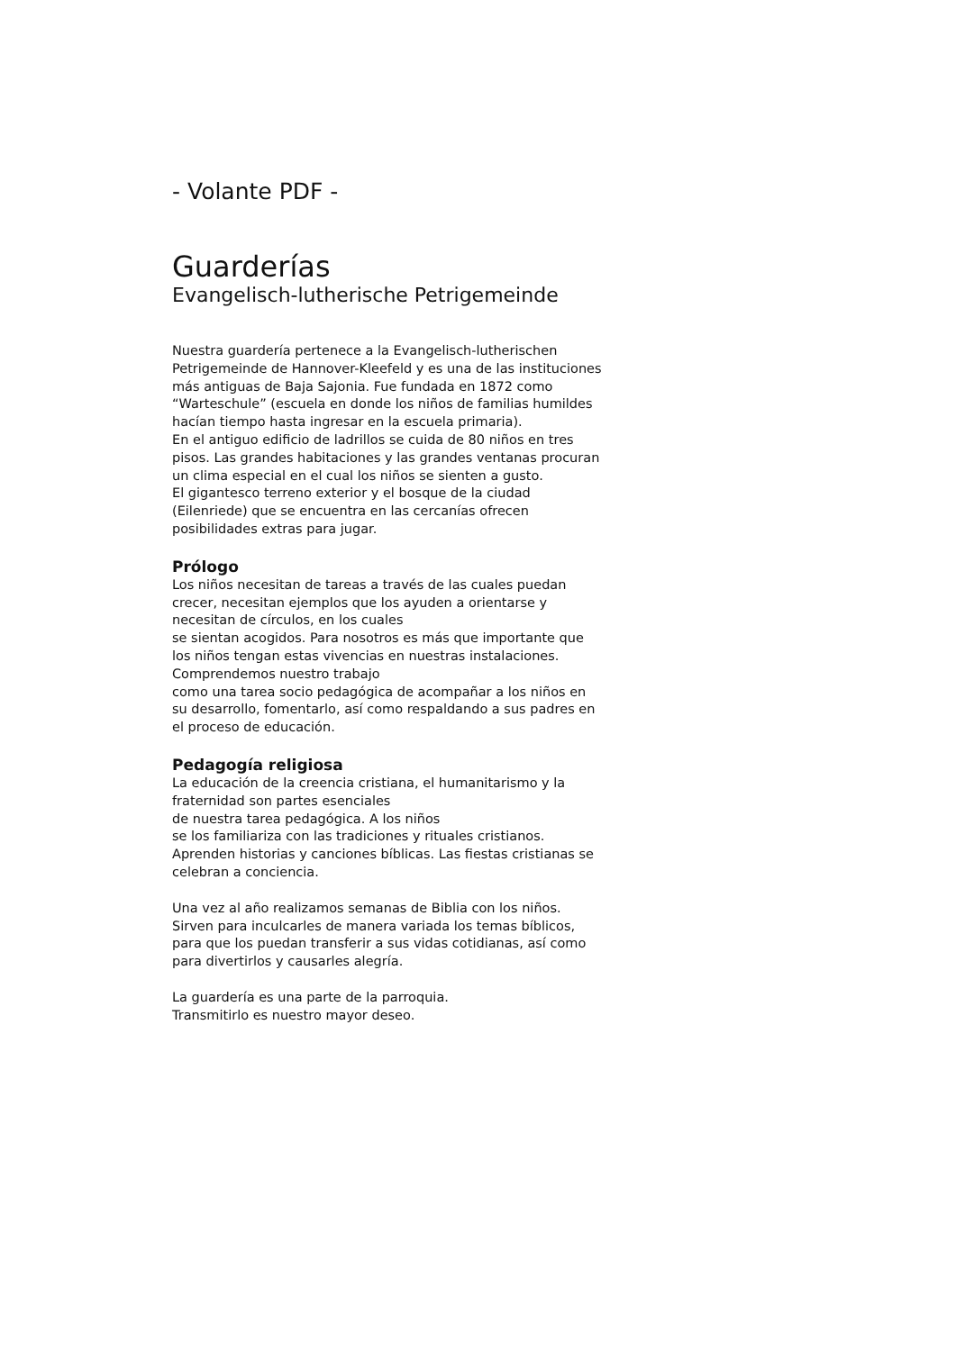- Volante PDF -
Guarderías
Evangelisch-lutherische Petrigemeinde
Nuestra guardería pertenece a la Evangelisch-lutherischen Petrigemeinde de Hannover-Kleefeld y es una de las instituciones más antiguas de Baja Sajonia. Fue fundada en 1872 como “Warteschule” (escuela en donde los niños de familias humildes hacían tiempo hasta ingresar en la escuela primaria).
En el antiguo edificio de ladrillos se cuida de 80 niños en tres pisos. Las grandes habitaciones y las grandes ventanas procuran un clima especial en el cual los niños se sienten a gusto.
El gigantesco terreno exterior y el bosque de la ciudad (Eilenriede) que se encuentra en las cercanías ofrecen posibilidades extras para jugar.
Prólogo
Los niños necesitan de tareas a través de las cuales puedan crecer, necesitan ejemplos que los ayuden a orientarse y necesitan de círculos, en los cuales
se sientan acogidos. Para nosotros es más que importante que los niños tengan estas vivencias en nuestras instalaciones. Comprendemos nuestro trabajo
como una tarea socio pedagógica de acompañar a los niños en su desarrollo, fomentarlo, así como respaldando a sus padres en el proceso de educación.
Pedagogía religiosa
La educación de la creencia cristiana, el humanitarismo y la fraternidad son partes esenciales
de nuestra tarea pedagógica. A los niños
se los familiariza con las tradiciones y rituales cristianos. Aprenden historias y canciones bíblicas. Las fiestas cristianas se celebran a conciencia.
Una vez al año realizamos semanas de Biblia con los niños. Sirven para inculcarles de manera variada los temas bíblicos, para que los puedan transferir a sus vidas cotidianas, así como para divertirlos y causarles alegría.
La guardería es una parte de la parroquia.
Transmitirlo es nuestro mayor deseo.